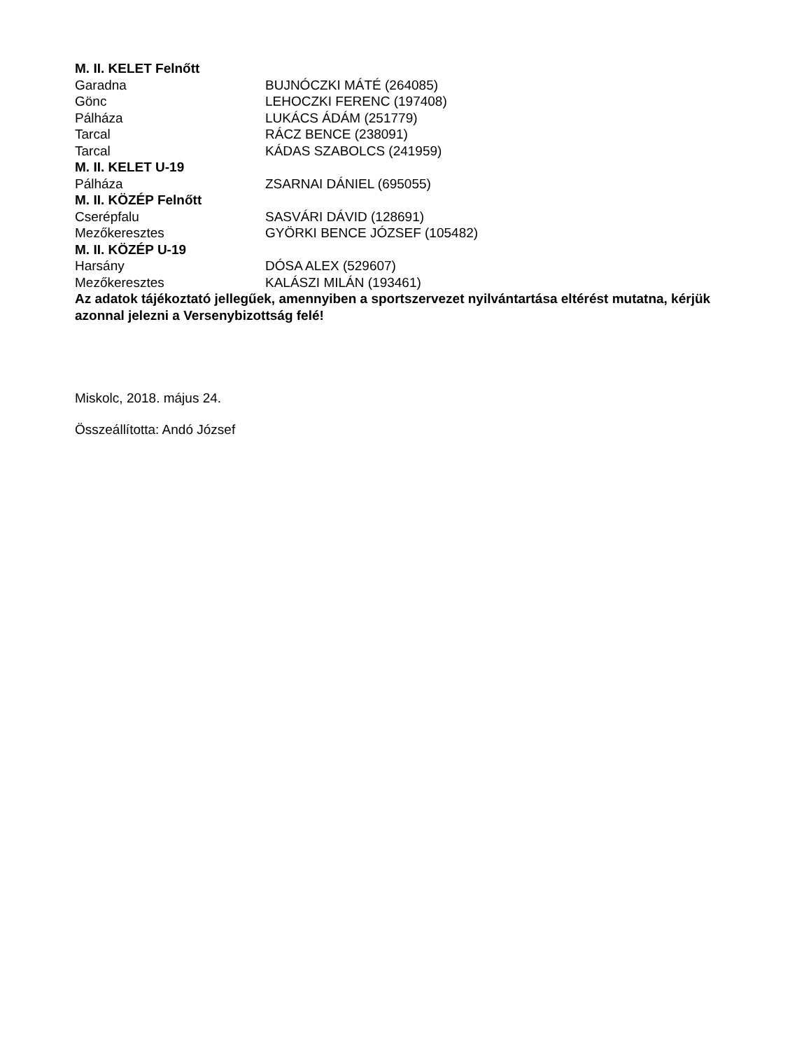| M. II. KELET Felnőtt | |
| --- | --- |
| Garadna | BUJNÓCZKI MÁTÉ (264085) |
| Gönc | LEHOCZKI FERENC (197408) |
| Pálháza | LUKÁCS ÁDÁM (251779) |
| Tarcal | RÁCZ BENCE (238091) |
| Tarcal | KÁDAS SZABOLCS (241959) |
| M. II. KELET U-19 | |
| Pálháza | ZSARNAI DÁNIEL (695055) |
| M. II. KÖZÉP Felnőtt | |
| Cserépfalu | SASVÁRI DÁVID (128691) |
| Mezőkeresztes | GYÖRKI BENCE JÓZSEF (105482) |
| M. II. KÖZÉP U-19 | |
| Harsány | DÓSA ALEX (529607) |
| Mezőkeresztes | KALÁSZI MILÁN (193461) |
Az adatok tájékoztató jellegűek, amennyiben a sportszervezet nyilvántartása eltérést mutatna, kérjük azonnal jelezni a Versenybizottság felé!
Miskolc, 2018. május 24.
Összeállította: Andó József